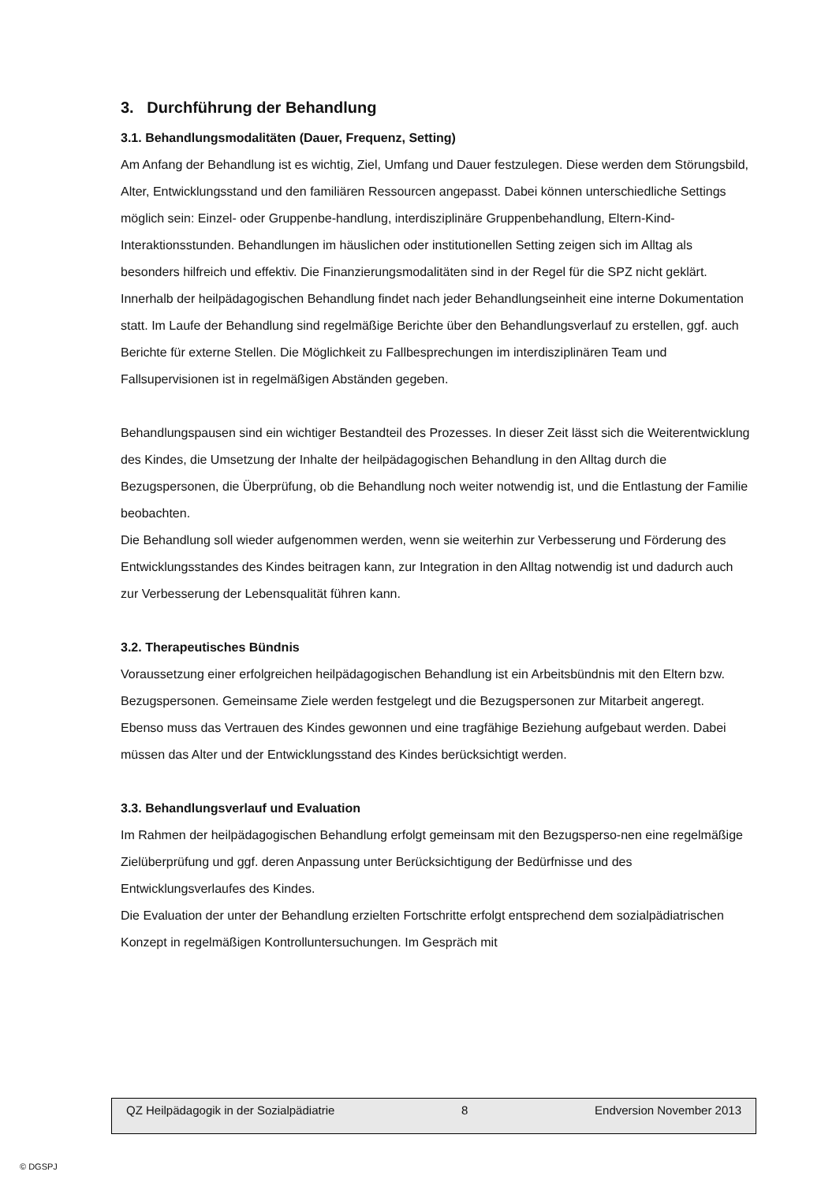3. Durchführung der Behandlung
3.1. Behandlungsmodalitäten (Dauer, Frequenz, Setting)
Am Anfang der Behandlung ist es wichtig, Ziel, Umfang und Dauer festzulegen. Diese werden dem Störungsbild, Alter, Entwicklungsstand und den familiären Ressourcen angepasst. Dabei können unterschiedliche Settings möglich sein: Einzel- oder Gruppenbe-handlung, interdisziplinäre Gruppenbehandlung, Eltern-Kind-Interaktionsstunden. Behandlungen im häuslichen oder institutionellen Setting zeigen sich im Alltag als besonders hilfreich und effektiv. Die Finanzierungsmodalitäten sind in der Regel für die SPZ nicht geklärt.
Innerhalb der heilpädagogischen Behandlung findet nach jeder Behandlungseinheit eine interne Dokumentation statt. Im Laufe der Behandlung sind regelmäßige Berichte über den Behandlungsverlauf zu erstellen, ggf. auch Berichte für externe Stellen. Die Möglichkeit zu Fallbesprechungen im interdisziplinären Team und Fallsupervisionen ist in regelmäßigen Abständen gegeben.
Behandlungspausen sind ein wichtiger Bestandteil des Prozesses. In dieser Zeit lässt sich die Weiterentwicklung des Kindes, die Umsetzung der Inhalte der heilpädagogischen Behandlung in den Alltag durch die Bezugspersonen, die Überprüfung, ob die Behandlung noch weiter notwendig ist, und die Entlastung der Familie beobachten.
Die Behandlung soll wieder aufgenommen werden, wenn sie weiterhin zur Verbesserung und Förderung des Entwicklungsstandes des Kindes beitragen kann, zur Integration in den Alltag notwendig ist und dadurch auch zur Verbesserung der Lebensqualität führen kann.
3.2. Therapeutisches Bündnis
Voraussetzung einer erfolgreichen heilpädagogischen Behandlung ist ein Arbeitsbündnis mit den Eltern bzw. Bezugspersonen. Gemeinsame Ziele werden festgelegt und die Bezugspersonen zur Mitarbeit angeregt.
Ebenso muss das Vertrauen des Kindes gewonnen und eine tragfähige Beziehung aufgebaut werden. Dabei müssen das Alter und der Entwicklungsstand des Kindes berücksichtigt werden.
3.3. Behandlungsverlauf und Evaluation
Im Rahmen der heilpädagogischen Behandlung erfolgt gemeinsam mit den Bezugsperso-nen eine regelmäßige Zielüberprüfung und ggf. deren Anpassung unter Berücksichtigung der Bedürfnisse und des Entwicklungsverlaufes des Kindes.
Die Evaluation der unter der Behandlung erzielten Fortschritte erfolgt entsprechend dem sozialpädiatrischen Konzept in regelmäßigen Kontrolluntersuchungen. Im Gespräch mit
QZ Heilpädagogik in der Sozialpädiatrie 8 Endversion November 2013
© DGSPJ